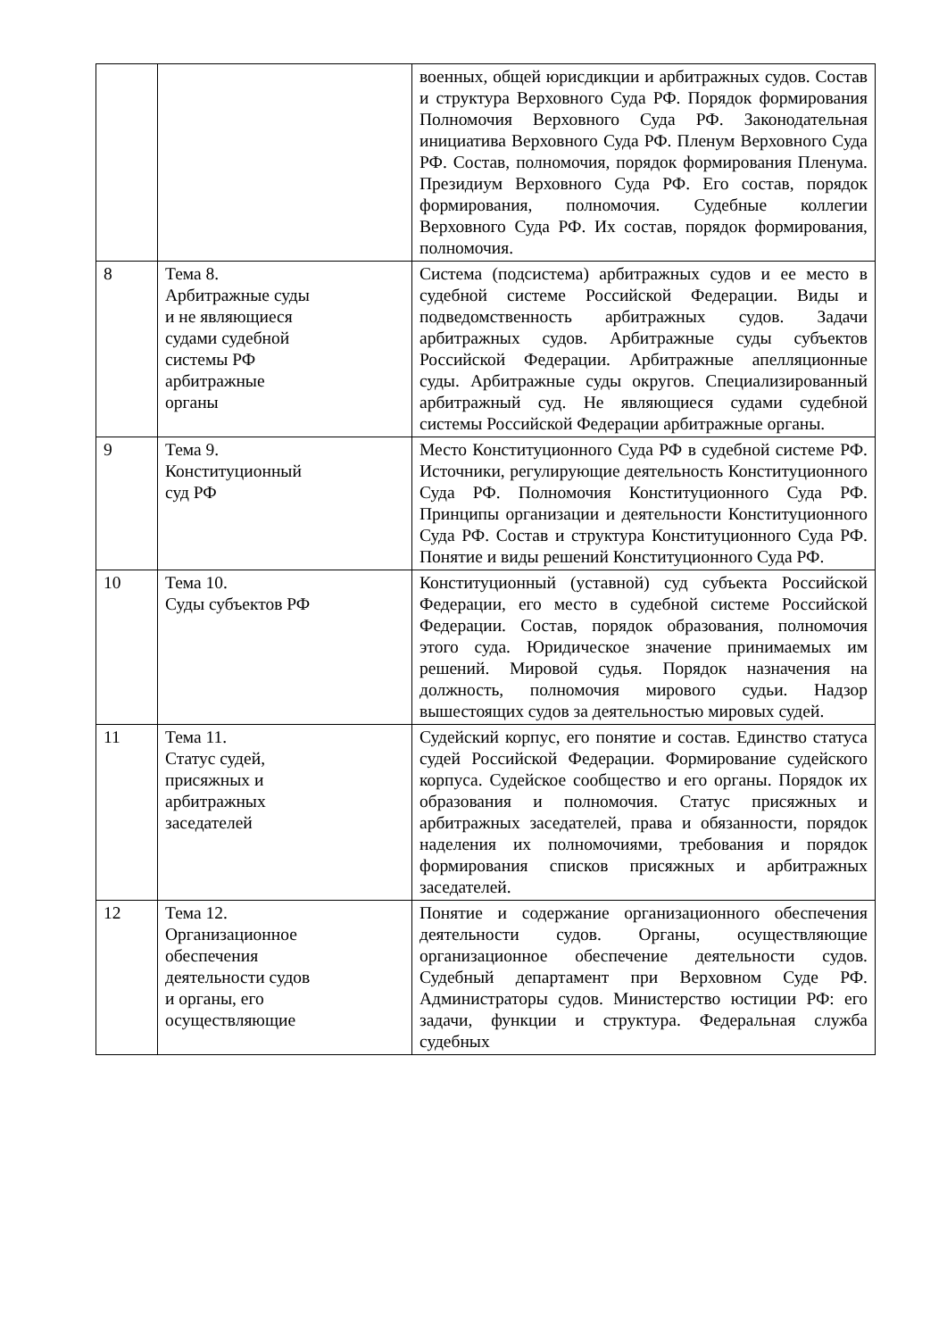| | | военных, общей юрисдикции и арбитражных судов. Состав и структура Верховного Суда РФ. Порядок формирования Полномочия Верховного Суда РФ. Законодательная инициатива Верховного Суда РФ. Пленум Верховного Суда РФ. Состав, полномочия, порядок формирования Пленума. Президиум Верховного Суда РФ. Его состав, порядок формирования, полномочия. Судебные коллегии Верховного Суда РФ. Их состав, порядок формирования, полномочия. |
| 8 | Тема 8. Арбитражные суды и не являющиеся судами судебной системы РФ арбитражные органы | Система (подсистема) арбитражных судов и ее место в судебной системе Российской Федерации. Виды и подведомственность арбитражных судов. Задачи арбитражных судов. Арбитражные суды субъектов Российской Федерации. Арбитражные апелляционные суды. Арбитражные суды округов. Специализированный арбитражный суд. Не являющиеся судами судебной системы Российской Федерации арбитражные органы. |
| 9 | Тема 9. Конституционный суд РФ | Место Конституционного Суда РФ в судебной системе РФ. Источники, регулирующие деятельность Конституционного Суда РФ. Полномочия Конституционного Суда РФ. Принципы организации и деятельности Конституционного Суда РФ. Состав и структура Конституционного Суда РФ. Понятие и виды решений Конституционного Суда РФ. |
| 10 | Тема 10. Суды субъектов РФ | Конституционный (уставной) суд субъекта Российской Федерации, его место в судебной системе Российской Федерации. Состав, порядок образования, полномочия этого суда. Юридическое значение принимаемых им решений. Мировой судья. Порядок назначения на должность, полномочия мирового судьи. Надзор вышестоящих судов за деятельностью мировых судей. |
| 11 | Тема 11. Статус судей, присяжных и арбитражных заседателей | Судейский корпус, его понятие и состав. Единство статуса судей Российской Федерации. Формирование судейского корпуса. Судейское сообщество и его органы. Порядок их образования и полномочия. Статус присяжных и арбитражных заседателей, права и обязанности, порядок наделения их полномочиями, требования и порядок формирования списков присяжных и арбитражных заседателей. |
| 12 | Тема 12. Организационное обеспечения деятельности судов и органы, его осуществляющие | Понятие и содержание организационного обеспечения деятельности судов. Органы, осуществляющие организационное обеспечение деятельности судов. Судебный департамент при Верховном Суде РФ. Администраторы судов. Министерство юстиции РФ: его задачи, функции и структура. Федеральная служба судебных |